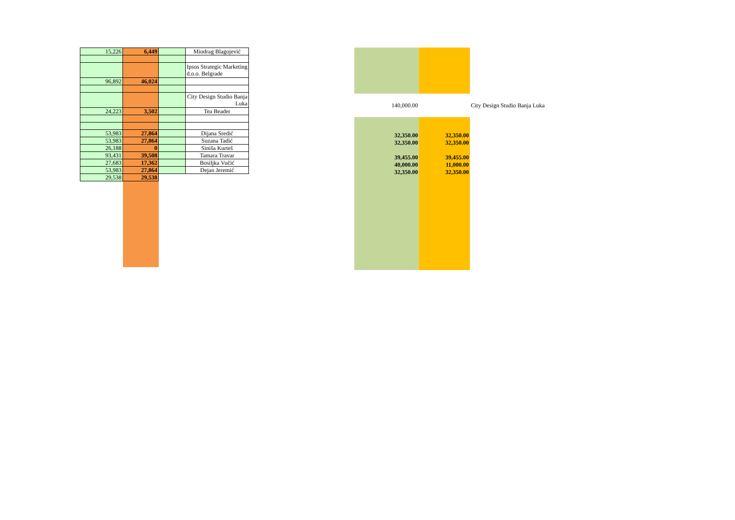| 15,226 | 6,449 | | Miodrag Blagojević |
| | | | Ipsos Strategic Marketing d.o.o. Belgrade |
| 96,892 | 46,024 | | |
| | | | City Design Studio Banja Luka |
| 24,223 | 3,502 | | Tea Beader |
| 53,983 | 27,864 | | Dijana Sredić |
| 53,983 | 27,864 | | Suzana Tadić |
| 26,188 | 0 | | Siniša Kurteš |
| 93,431 | 39,508 | | Tamara Travar |
| 27,683 | 17,362 | | Bosiljka Vučić |
| 53,983 | 27,864 | | Dejan Jeremić |
| 29,538 | 29,538 | | |
| 140,000.00 | | City Design Studio Banja Luka |
| 32,350.00 | 32,350.00 | |
| 32,350.00 | 32,350.00 | |
| 39,455.00 | 39,455.00 | |
| 40,000.00 | 11,000.00 | |
| 32,350.00 | 32,350.00 | |